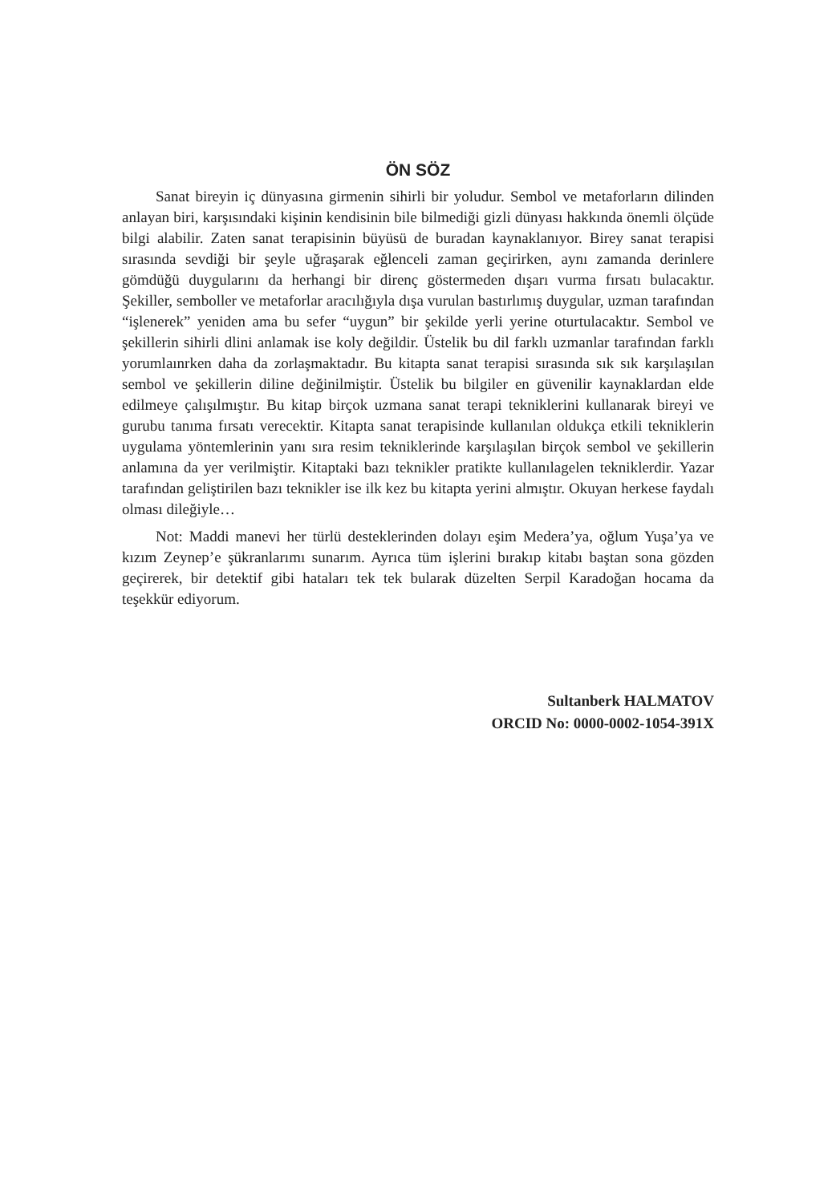ÖN SÖZ
Sanat bireyin iç dünyasına girmenin sihirli bir yoludur. Sembol ve metaforların dilinden anlayan biri, karşısındaki kişinin kendisinin bile bilmediği gizli dünyası hakkında önemli ölçüde bilgi alabilir. Zaten sanat terapisinin büyüsü de buradan kaynaklanıyor. Birey sanat terapisi sırasında sevdiği bir şeyle uğraşarak eğlenceli zaman geçirirken, aynı zamanda derinlere gömdüğü duygularını da herhangi bir direnç göstermeden dışarı vurma fırsatı bulacaktır. Şekiller, semboller ve metaforlar aracılığıyla dışa vurulan bastırlımış duygular, uzman tarafından “işlenerek” yeniden ama bu sefer “uygun” bir şekilde yerli yerine oturtulacaktır. Sembol ve şekillerin sihirli dlini anlamak ise koly değildir. Üstelik bu dil farklı uzmanlar tarafından farklı yorumlaınrken daha da zorlaşmaktadır. Bu kitapta sanat terapisi sırasında sık sık karşılaşılan sembol ve şekillerin diline değinilmiştir. Üstelik bu bilgiler en güvenilir kaynaklardan elde edilmeye çalışılmıştır. Bu kitap birçok uzmana sanat terapi tekniklerini kullanarak bireyi ve gurubu tanıma fırsatı verecektir. Kitapta sanat terapisinde kullanılan oldukça etkili tekniklerin uygulama yöntemlerinin yanı sıra resim tekniklerinde karşılaşılan birçok sembol ve şekillerin anlamına da yer verilmiştir. Kitaptaki bazı teknikler pratikte kullanılagelen tekniklerdir. Yazar tarafından geliştirilen bazı teknikler ise ilk kez bu kitapta yerini almıştır. Okuyan herkese faydalı olması dileğiyle…
Not: Maddi manevi her türlü desteklerinden dolayı eşim Medera’ya, oğlum Yuşa’ya ve kızım Zeynep’e şükranlarımı sunarım. Ayrıca tüm işlerini bırakıp kitabı baştan sona gözden geçirerek, bir detektif gibi hataları tek tek bularak düzelten Serpil Karadoğan hocama da teşekkür ediyorum.
Sultanberk HALMATOV
ORCID No: 0000-0002-1054-391X